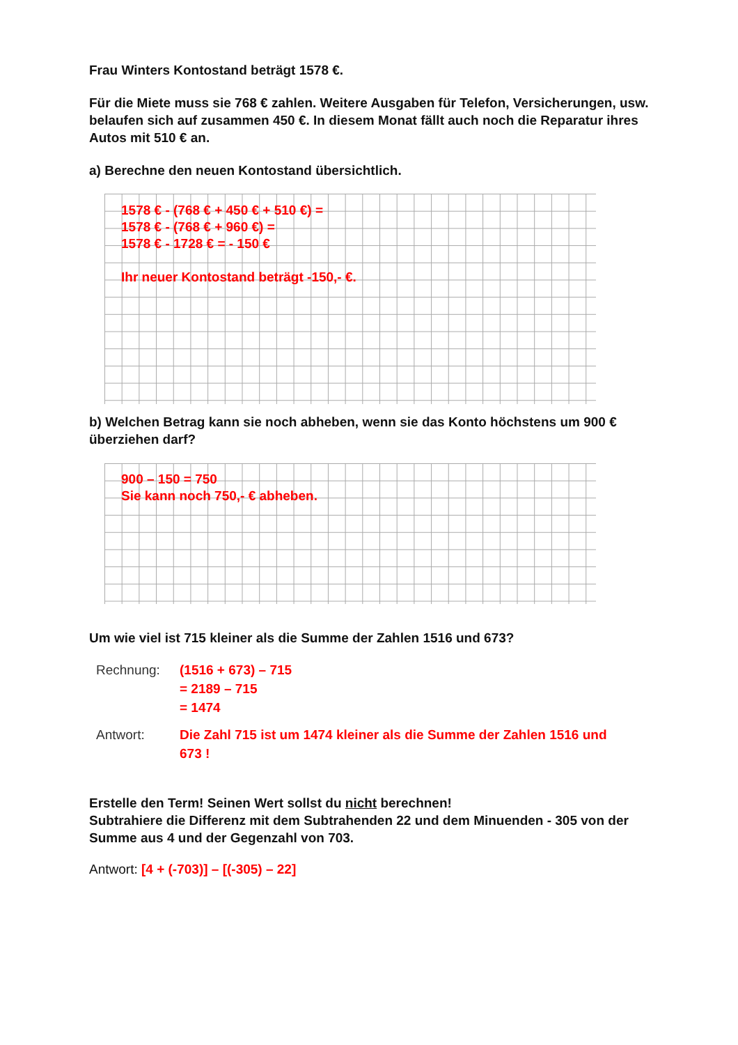Frau Winters Kontostand beträgt 1578 €.
Für die Miete muss sie 768 € zahlen. Weitere Ausgaben für Telefon, Versicherungen, usw. belaufen sich auf zusammen 450 €. In diesem Monat fällt auch noch die Reparatur ihres Autos mit 510 € an.
a) Berechne den neuen Kontostand übersichtlich.
1578 € - (768 € + 450 € + 510 €) =
1578 € - (768 € + 960 €) =
1578 € - 1728 € = - 150 €
Ihr neuer Kontostand beträgt -150,- €.
b) Welchen Betrag kann sie noch abheben, wenn sie das Konto höchstens um 900 € überziehen darf?
900 – 150 = 750
Sie kann noch 750,- € abheben.
Um wie viel ist 715 kleiner als die Summe der Zahlen 1516 und 673?
Rechnung:
(1516 + 673) – 715
= 2189 – 715
= 1474
Antwort:
Die Zahl 715 ist um 1474 kleiner als die Summe der Zahlen 1516 und 673 !
Erstelle den Term! Seinen Wert sollst du nicht berechnen!
Subtrahiere die Differenz mit dem Subtrahenden 22 und dem Minuenden - 305 von der Summe aus 4 und der Gegenzahl von 703.
Antwort: [4 + (-703)] – [(-305) – 22]